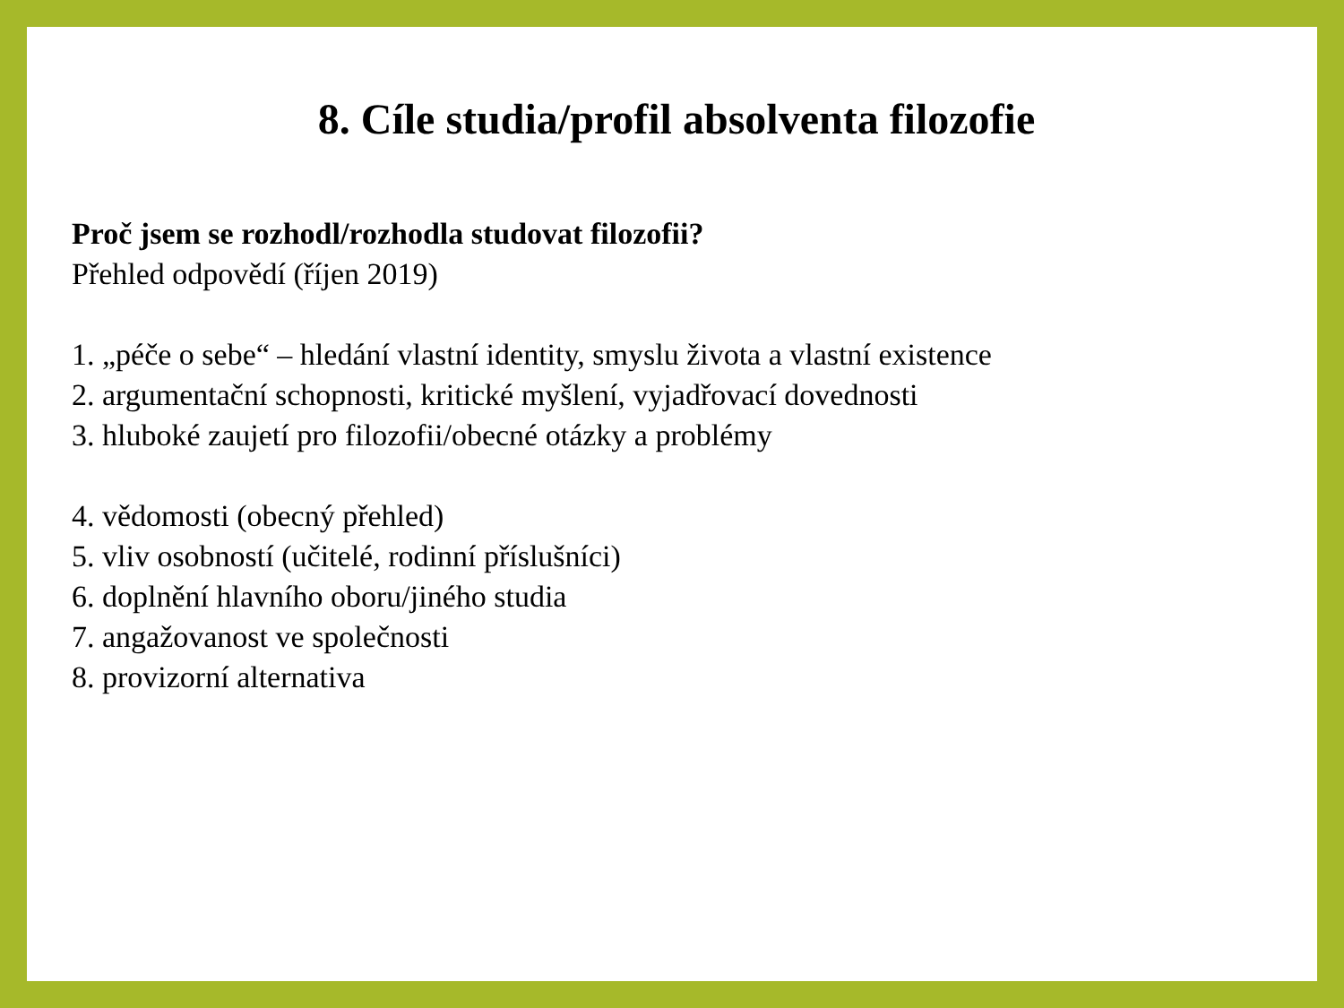8. Cíle studia/profil absolventa filozofie
Proč jsem se rozhodl/rozhodla studovat filozofii?
Přehled odpovědí (říjen 2019)
1. „péče o sebe“ – hledání vlastní identity, smyslu života a vlastní existence
2. argumentační schopnosti, kritické myšlení, vyjadřovací dovednosti
3. hluboké zaujetí pro filozofii/obecné otázky a problémy
4. vědomosti (obecný přehled)
5. vliv osobností (učitelé, rodinní příslušníci)
6. doplnění hlavního oboru/jiného studia
7. angažovanost ve společnosti
8. provizorní alternativa